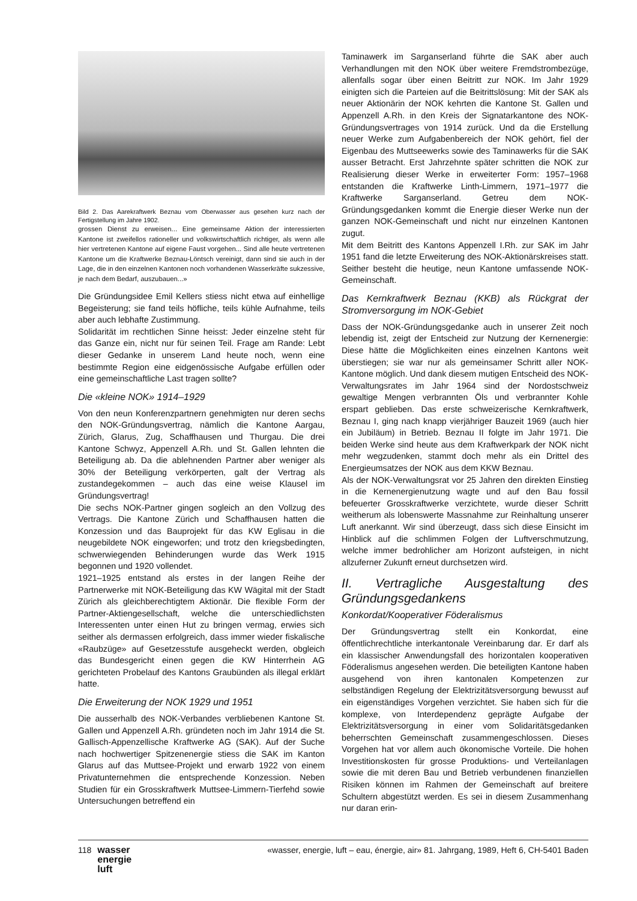Bild 2. Das Aarekraftwerk Beznau vom Oberwasser aus gesehen kurz nach der Fertigstellung im Jahre 1902.
grossen Dienst zu erweisen... Eine gemeinsame Aktion der interessierten Kantone ist zweifellos rationeller und volkswirtschaftlich richtiger, als wenn alle hier vertretenen Kantone auf eigene Faust vorgehen... Sind alle heute vertretenen Kantone um die Kraftwerke Beznau-Löntsch vereinigt, dann sind sie auch in der Lage, die in den einzelnen Kantonen noch vorhandenen Wasserkräfte sukzessive, je nach dem Bedarf, auszubauen...»
Die Gründungsidee Emil Kellers stiess nicht etwa auf einhellige Begeisterung; sie fand teils höfliche, teils kühle Aufnahme, teils aber auch lebhafte Zustimmung.
Solidarität im rechtlichen Sinne heisst: Jeder einzelne steht für das Ganze ein, nicht nur für seinen Teil. Frage am Rande: Lebt dieser Gedanke in unserem Land heute noch, wenn eine bestimmte Region eine eidgenössische Aufgabe erfüllen oder eine gemeinschaftliche Last tragen sollte?
Die «kleine NOK» 1914–1929
Von den neun Konferenzpartnern genehmigten nur deren sechs den NOK-Gründungsvertrag, nämlich die Kantone Aargau, Zürich, Glarus, Zug, Schaffhausen und Thurgau. Die drei Kantone Schwyz, Appenzell A.Rh. und St. Gallen lehnten die Beteiligung ab. Da die ablehnenden Partner aber weniger als 30% der Beteiligung verkörperten, galt der Vertrag als zustandegekommen – auch das eine weise Klausel im Gründungsvertrag!
Die sechs NOK-Partner gingen sogleich an den Vollzug des Vertrags. Die Kantone Zürich und Schaffhausen hatten die Konzession und das Bauprojekt für das KW Eglisau in die neugebildete NOK eingeworfen; und trotz den kriegsbedingten, schwerwiegenden Behinderungen wurde das Werk 1915 begonnen und 1920 vollendet.
1921–1925 entstand als erstes in der langen Reihe der Partnerwerke mit NOK-Beteiligung das KW Wägital mit der Stadt Zürich als gleichberechtigtem Aktionär. Die flexible Form der Partner-Aktiengesellschaft, welche die unterschiedlichsten Interessenten unter einen Hut zu bringen vermag, erwies sich seither als dermassen erfolgreich, dass immer wieder fiskalische «Raubzüge» auf Gesetzesstufe ausgeheckt werden, obgleich das Bundesgericht einen gegen die KW Hinterrhein AG gerichteten Probelauf des Kantons Graubünden als illegal erklärt hatte.
Die Erweiterung der NOK 1929 und 1951
Die ausserhalb des NOK-Verbandes verbliebenen Kantone St. Gallen und Appenzell A.Rh. gründeten noch im Jahr 1914 die St. Gallisch-Appenzellische Kraftwerke AG (SAK). Auf der Suche nach hochwertiger Spitzenenergie stiess die SAK im Kanton Glarus auf das Muttsee-Projekt und erwarb 1922 von einem Privatunternehmen die entsprechende Konzession. Neben Studien für ein Grosskraftwerk Muttsee-Limmern-Tierfehd sowie Untersuchungen betreffend ein
Taminawerk im Sarganserland führte die SAK aber auch Verhandlungen mit den NOK über weitere Fremdstrombezüge, allenfalls sogar über einen Beitritt zur NOK. Im Jahr 1929 einigten sich die Parteien auf die Beitrittslösung: Mit der SAK als neuer Aktionärin der NOK kehrten die Kantone St. Gallen und Appenzell A.Rh. in den Kreis der Signatarkantone des NOK-Gründungsvertrages von 1914 zurück. Und da die Erstellung neuer Werke zum Aufgabenbereich der NOK gehört, fiel der Eigenbau des Muttseewerks sowie des Taminawerks für die SAK ausser Betracht. Erst Jahrzehnte später schritten die NOK zur Realisierung dieser Werke in erweiterter Form: 1957–1968 entstanden die Kraftwerke Linth-Limmern, 1971–1977 die Kraftwerke Sarganserland. Getreu dem NOK-Gründungsgedanken kommt die Energie dieser Werke nun der ganzen NOK-Gemeinschaft und nicht nur einzelnen Kantonen zugut.
Mit dem Beitritt des Kantons Appenzell I.Rh. zur SAK im Jahr 1951 fand die letzte Erweiterung des NOK-Aktionärskreises statt. Seither besteht die heutige, neun Kantone umfassende NOK-Gemeinschaft.
Das Kernkraftwerk Beznau (KKB) als Rückgrat der Stromversorgung im NOK-Gebiet
Dass der NOK-Gründungsgedanke auch in unserer Zeit noch lebendig ist, zeigt der Entscheid zur Nutzung der Kernenergie: Diese hätte die Möglichkeiten eines einzelnen Kantons weit überstiegen; sie war nur als gemeinsamer Schritt aller NOK-Kantone möglich. Und dank diesem mutigen Entscheid des NOK-Verwaltungsrates im Jahr 1964 sind der Nordostschweiz gewaltige Mengen verbrannten Öls und verbrannter Kohle erspart geblieben. Das erste schweizerische Kernkraftwerk, Beznau I, ging nach knapp vierjähriger Bauzeit 1969 (auch hier ein Jubiläum) in Betrieb. Beznau II folgte im Jahr 1971. Die beiden Werke sind heute aus dem Kraftwerkpark der NOK nicht mehr wegzudenken, stammt doch mehr als ein Drittel des Energieumsatzes der NOK aus dem KKW Beznau.
Als der NOK-Verwaltungsrat vor 25 Jahren den direkten Einstieg in die Kernenergienutzung wagte und auf den Bau fossil befeuerter Grosskraftwerke verzichtete, wurde dieser Schritt weitherum als lobenswerte Massnahme zur Reinhaltung unserer Luft anerkannt. Wir sind überzeugt, dass sich diese Einsicht im Hinblick auf die schlimmen Folgen der Luftverschmutzung, welche immer bedrohlicher am Horizont aufsteigen, in nicht allzuferner Zukunft erneut durchsetzen wird.
II. Vertragliche Ausgestaltung des Gründungsgedankens
Konkordat/Kooperativer Föderalismus
Der Gründungsvertrag stellt ein Konkordat, eine öffentlichrechtliche interkantonale Vereinbarung dar. Er darf als ein klassischer Anwendungsfall des horizontalen kooperativen Föderalismus angesehen werden. Die beteiligten Kantone haben ausgehend von ihren kantonalen Kompetenzen zur selbständigen Regelung der Elektrizitätsversorgung bewusst auf ein eigenständiges Vorgehen verzichtet. Sie haben sich für die komplexe, von Interdependenz geprägte Aufgabe der Elektrizitätsversorgung in einer vom Solidaritätsgedanken beherrschten Gemeinschaft zusammengeschlossen. Dieses Vorgehen hat vor allem auch ökonomische Vorteile. Die hohen Investitionskosten für grosse Produktions- und Verteilanlagen sowie die mit deren Bau und Betrieb verbundenen finanziellen Risiken können im Rahmen der Gemeinschaft auf breitere Schultern abgestützt werden. Es sei in diesem Zusammenhang nur daran erin-
118 wasser
energie
luft
«wasser, energie, luft – eau, énergie, air» 81. Jahrgang, 1989, Heft 6, CH-5401 Baden